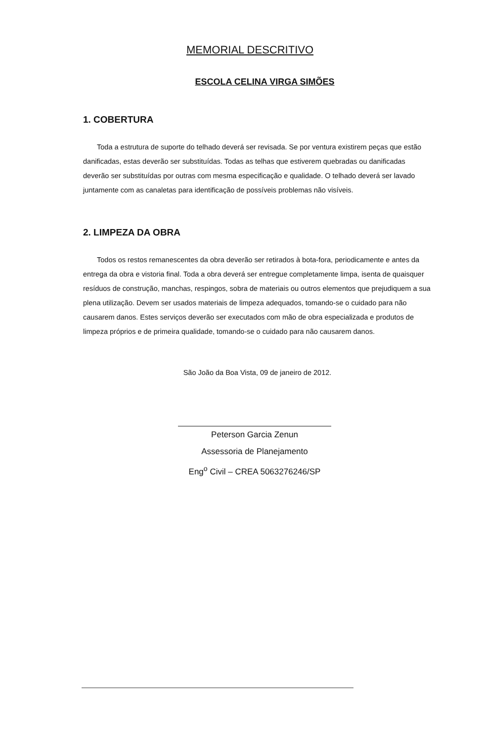MEMORIAL DESCRITIVO
ESCOLA CELINA VIRGA SIMÕES
1. COBERTURA
Toda a estrutura de suporte do telhado deverá ser revisada. Se por ventura existirem peças que estão danificadas, estas deverão ser substituídas. Todas as telhas que estiverem quebradas ou danificadas deverão ser substituídas por outras com mesma especificação e qualidade. O telhado deverá ser lavado juntamente com as canaletas para identificação de possíveis problemas não visíveis.
2. LIMPEZA DA OBRA
Todos os restos remanescentes da obra deverão ser retirados à bota-fora, periodicamente e antes da entrega da obra e vistoria final. Toda a obra deverá ser entregue completamente limpa, isenta de quaisquer resíduos de construção, manchas, respingos, sobra de materiais ou outros elementos que prejudiquem a sua plena utilização. Devem ser usados materiais de limpeza adequados, tomando-se o cuidado para não causarem danos. Estes serviços deverão ser executados com mão de obra especializada e produtos de limpeza próprios e de primeira qualidade, tomando-se o cuidado para não causarem danos.
São João da Boa Vista, 09 de janeiro de 2012.
Peterson Garcia Zenun
Assessoria de Planejamento
Eng<sup>o</sup> Civil – CREA 5063276246/SP